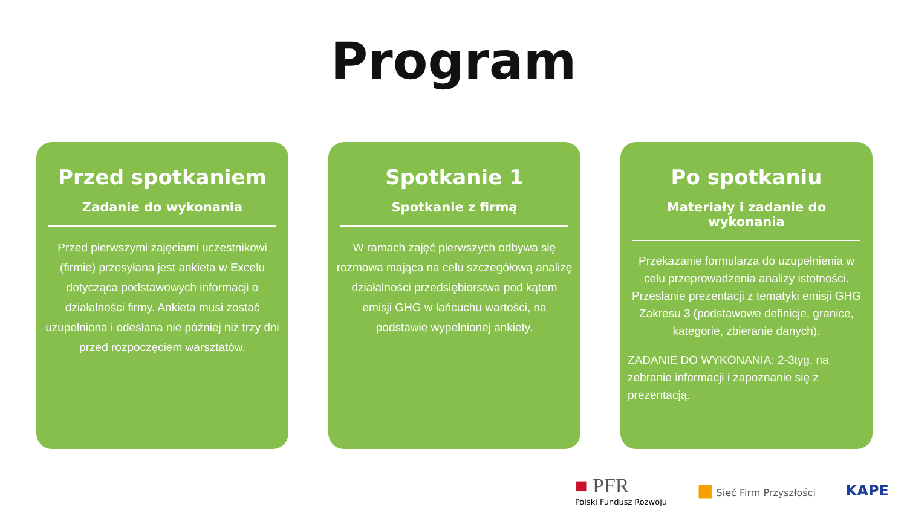Program
Przed spotkaniem
Zadanie do wykonania
Przed pierwszymi zajęciami uczestnikowi (firmie) przesyłana jest ankieta w Excelu dotycząca podstawowych informacji o działalności firmy. Ankieta musi zostać uzupełniona i odesłana nie później niż trzy dni przed rozpoczęciem warsztatów.
Spotkanie 1
Spotkanie z firmą
W ramach zajęć pierwszych odbywa się rozmowa mająca na celu szczegółową analizę działalności przedsiębiorstwa pod kątem emisji GHG w łańcuchu wartości, na podstawie wypełnionej ankiety.
Po spotkaniu
Materiały i zadanie do wykonania
Przekazanie formularza do uzupełnienia w celu przeprowadzenia analizy istotności.
Przesłanie prezentacji z tematyki emisji GHG Zakresu 3 (podstawowe definicje, granice, kategorie, zbieranie danych).
ZADANIE DO WYKONANIA: 2-3tyg. na zebranie informacji i zapoznanie się z prezentacją.
■ PFR
Polski Fundusz Rozwoju
■ Sieć Firm Przyszłości
KAPE